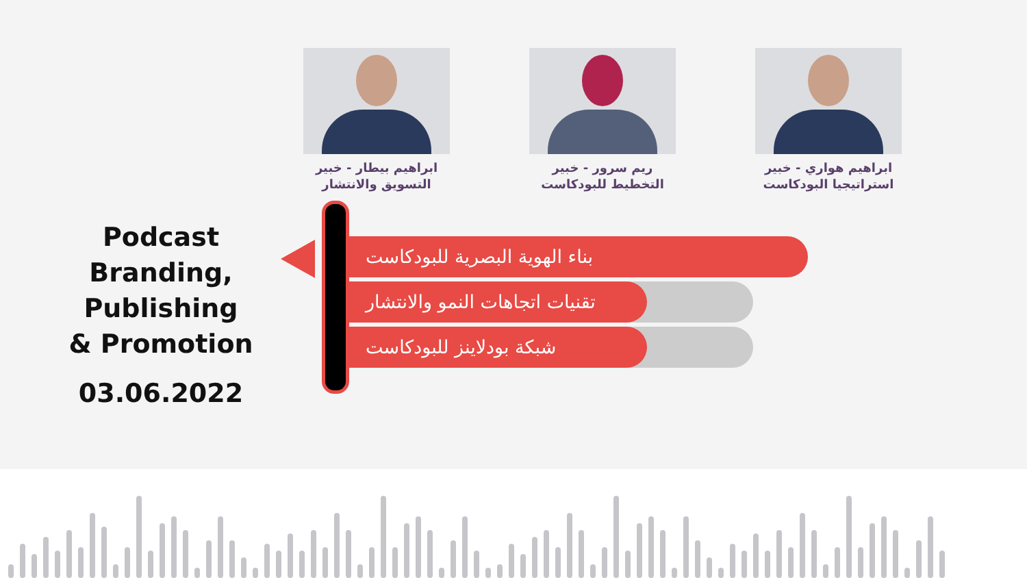ابراهيم بيطار - خبير التسويق والانتشار
ريم سرور - خبير التخطيط للبودكاست
ابراهيم هواري - خبير استراتيجيا البودكاست
Podcast Branding, Publishing & Promotion
03.06.2022
بناء الهوية البصرية للبودكاست
تقنيات اتجاهات النمو والانتشار
شبكة بودلاينز للبودكاست